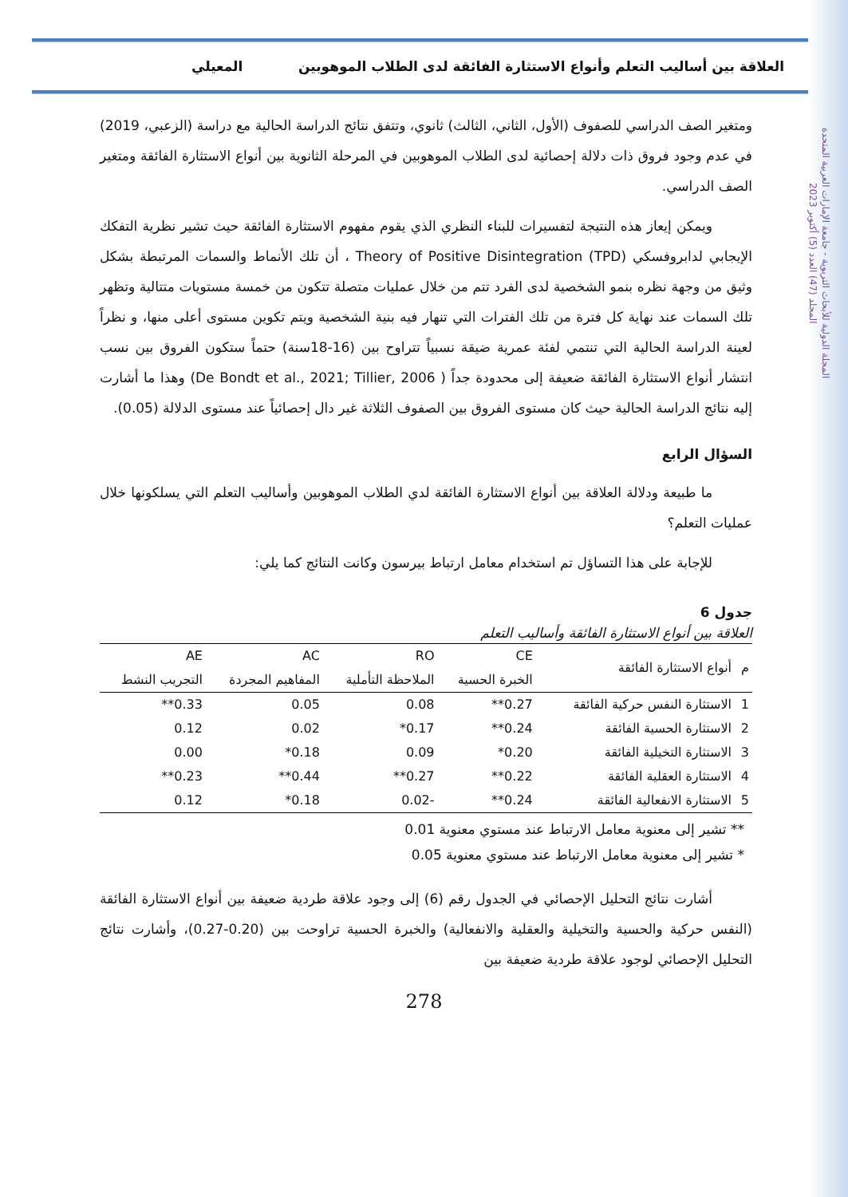المجلة الدولية للأبحاث التربوية - جامعة الإمارات العربية المتحدة
المجلد (47) العدد (5) أكتوبر 2023
العلاقة بين أساليب التعلم وأنواع الاستثارة الفائقة لدى الطلاب الموهوبين المعيلي
ومتغير الصف الدراسي للصفوف (الأول، الثاني، الثالث) ثانوي، وتتفق نتائج الدراسة الحالية مع دراسة (الزعبي، 2019) في عدم وجود فروق ذات دلالة إحصائية لدى الطلاب الموهوبين في المرحلة الثانوية بين أنواع الاستثارة الفائقة ومتغير الصف الدراسي.
ويمكن إيعاز هذه النتيجة لتفسيرات للبناء النظري الذي يقوم مفهوم الاستثارة الفائقة حيث تشير نظرية التفكك الإيجابي لدابروفسكي Theory of Positive Disintegration (TPD) ، أن تلك الأنماط والسمات المرتبطة بشكل وثيق من وجهة نظره بنمو الشخصية لدى الفرد تتم من خلال عمليات متصلة تتكون من خمسة مستويات متتالية وتظهر تلك السمات عند نهاية كل فترة من تلك الفترات التي تنهار فيه بنية الشخصية ويتم تكوين مستوى أعلى منها، و نظراً لعينة الدراسة الحالية التي تنتمي لفئة عمرية ضيقة نسبياً تتراوح بين (16-18سنة) حتماً ستكون الفروق بين نسب انتشار أنواع الاستثارة الفائقة ضعيفة إلى محدودة جداً ( De Bondt et al., 2021; Tillier, 2006) وهذا ما أشارت إليه نتائج الدراسة الحالية حيث كان مستوى الفروق بين الصفوف الثلاثة غير دال إحصائياً عند مستوى الدلالة (0.05).
السؤال الرابع
ما طبيعة ودلالة العلاقة بين أنواع الاستثارة الفائقة لدي الطلاب الموهوبين وأساليب التعلم التي يسلكونها خلال عمليات التعلم؟
للإجابة على هذا التساؤل تم استخدام معامل ارتباط بيرسون وكانت النتائج كما يلي:
جدول 6
العلاقة بين أنواع الاستثارة الفائقة وأساليب التعلم
| م | أنواع الاستثارة الفائقة | CE الخبرة الحسية | RO الملاحظة التأملية | AC المفاهيم المجردة | AE التجريب النشط |
| --- | --- | --- | --- | --- | --- |
| 1 | الاستثارة النفس حركية الفائقة | 0.27** | 0.08 | 0.05 | 0.33** |
| 2 | الاستثارة الحسية الفائقة | 0.24** | 0.17* | 0.02 | 0.12 |
| 3 | الاستثارة التخيلية الفائقة | 0.20* | 0.09 | 0.18* | 0.00 |
| 4 | الاستثارة العقلية الفائقة | 0.22** | 0.27** | 0.44** | 0.23** |
| 5 | الاستثارة الانفعالية الفائقة | 0.24** | -0.02 | 0.18* | 0.12 |
** تشير إلى معنوية معامل الارتباط عند مستوي معنوية 0.01
* تشير إلى معنوية معامل الارتباط عند مستوي معنوية 0.05
أشارت نتائج التحليل الإحصائي في الجدول رقم (6) إلى وجود علاقة طردية ضعيفة بين أنواع الاستثارة الفائقة (النفس حركية والحسية والتخيلية والعقلية والانفعالية) والخبرة الحسية تراوحت بين (0.20-0.27)، وأشارت نتائج التحليل الإحصائي لوجود علاقة طردية ضعيفة بين
278